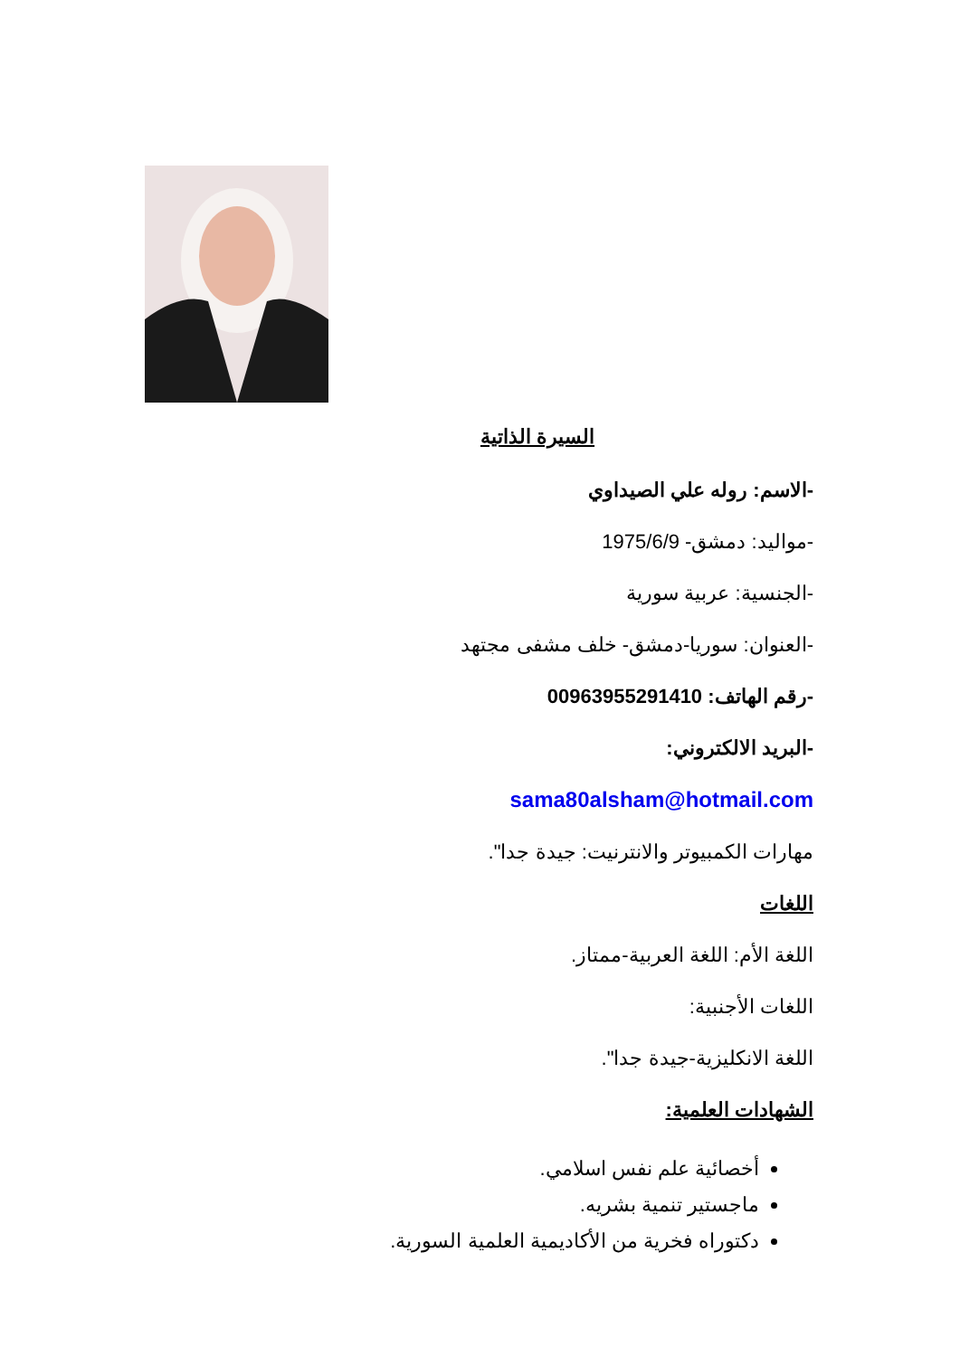السيرة الذاتية
-الاسم: روله علي الصيداوي
-مواليد: دمشق- 1975/6/9
-الجنسية: عربية سورية
-العنوان: سوريا-دمشق- خلف مشفى مجتهد
-رقم الهاتف: 00963955291410
-البريد الالكتروني:
sama80alsham@hotmail.com
مهارات الكمبيوتر والانترنيت: جيدة جدا".
اللغات
اللغة الأم: اللغة العربية-ممتاز.
اللغات الأجنبية:
اللغة الانكليزية-جيدة جدا".
الشهادات العلمية:
أخصائية علم نفس اسلامي.
ماجستير تنمية بشريه.
دكتوراه فخرية من الأكاديمية العلمية السورية.